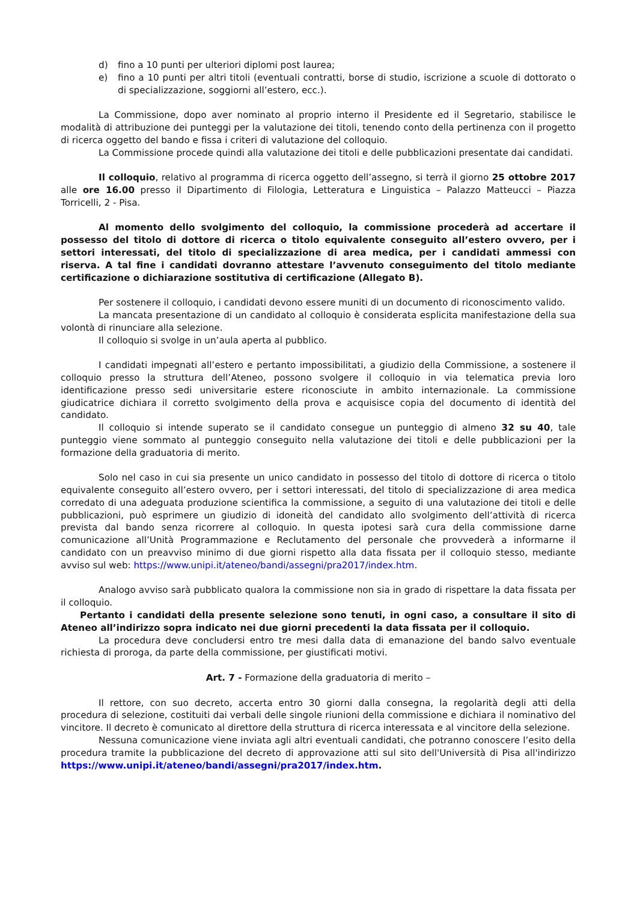d) fino a 10 punti per ulteriori diplomi post laurea;
e) fino a 10 punti per altri titoli (eventuali contratti, borse di studio, iscrizione a scuole di dottorato o di specializzazione, soggiorni all’estero, ecc.).
La Commissione, dopo aver nominato al proprio interno il Presidente ed il Segretario, stabilisce le modalità di attribuzione dei punteggi per la valutazione dei titoli, tenendo conto della pertinenza con il progetto di ricerca oggetto del bando e fissa i criteri di valutazione del colloquio.
La Commissione procede quindi alla valutazione dei titoli e delle pubblicazioni presentate dai candidati.
Il colloquio, relativo al programma di ricerca oggetto dell’assegno, si terrà il giorno 25 ottobre 2017 alle ore 16.00 presso il Dipartimento di Filologia, Letteratura e Linguistica – Palazzo Matteucci – Piazza Torricelli, 2 - Pisa.
Al momento dello svolgimento del colloquio, la commissione procederà ad accertare il possesso del titolo di dottore di ricerca o titolo equivalente conseguito all’estero ovvero, per i settori interessati, del titolo di specializzazione di area medica, per i candidati ammessi con riserva. A tal fine i candidati dovranno attestare l’avvenuto conseguimento del titolo mediante certificazione o dichiarazione sostitutiva di certificazione (Allegato B).
Per sostenere il colloquio, i candidati devono essere muniti di un documento di riconoscimento valido.
La mancata presentazione di un candidato al colloquio è considerata esplicita manifestazione della sua volontà di rinunciare alla selezione.
Il colloquio si svolge in un’aula aperta al pubblico.
I candidati impegnati all’estero e pertanto impossibilitati, a giudizio della Commissione, a sostenere il colloquio presso la struttura dell’Ateneo, possono svolgere il colloquio in via telematica previa loro identificazione presso sedi universitarie estere riconosciute in ambito internazionale. La commissione giudicatrice dichiara il corretto svolgimento della prova e acquisisce copia del documento di identità del candidato.
Il colloquio si intende superato se il candidato consegue un punteggio di almeno 32 su 40, tale punteggio viene sommato al punteggio conseguito nella valutazione dei titoli e delle pubblicazioni per la formazione della graduatoria di merito.
Solo nel caso in cui sia presente un unico candidato in possesso del titolo di dottore di ricerca o titolo equivalente conseguito all’estero ovvero, per i settori interessati, del titolo di specializzazione di area medica corredato di una adeguata produzione scientifica la commissione, a seguito di una valutazione dei titoli e delle pubblicazioni, può esprimere un giudizio di idoneità del candidato allo svolgimento dell’attività di ricerca prevista dal bando senza ricorrere al colloquio. In questa ipotesi sarà cura della commissione darne comunicazione all’Unità Programmazione e Reclutamento del personale che provvederà a informarne il candidato con un preavviso minimo di due giorni rispetto alla data fissata per il colloquio stesso, mediante avviso sul web: https://www.unipi.it/ateneo/bandi/assegni/pra2017/index.htm.
Analogo avviso sarà pubblicato qualora la commissione non sia in grado di rispettare la data fissata per il colloquio.
Pertanto i candidati della presente selezione sono tenuti, in ogni caso, a consultare il sito di Ateneo all’indirizzo sopra indicato nei due giorni precedenti la data fissata per il colloquio.
La procedura deve concludersi entro tre mesi dalla data di emanazione del bando salvo eventuale richiesta di proroga, da parte della commissione, per giustificati motivi.
Art. 7 - Formazione della graduatoria di merito –
Il rettore, con suo decreto, accerta entro 30 giorni dalla consegna, la regolarità degli atti della procedura di selezione, costituiti dai verbali delle singole riunioni della commissione e dichiara il nominativo del vincitore. Il decreto è comunicato al direttore della struttura di ricerca interessata e al vincitore della selezione.
Nessuna comunicazione viene inviata agli altri eventuali candidati, che potranno conoscere l’esito della procedura tramite la pubblicazione del decreto di approvazione atti sul sito dell'Università di Pisa all'indirizzo https://www.unipi.it/ateneo/bandi/assegni/pra2017/index.htm.